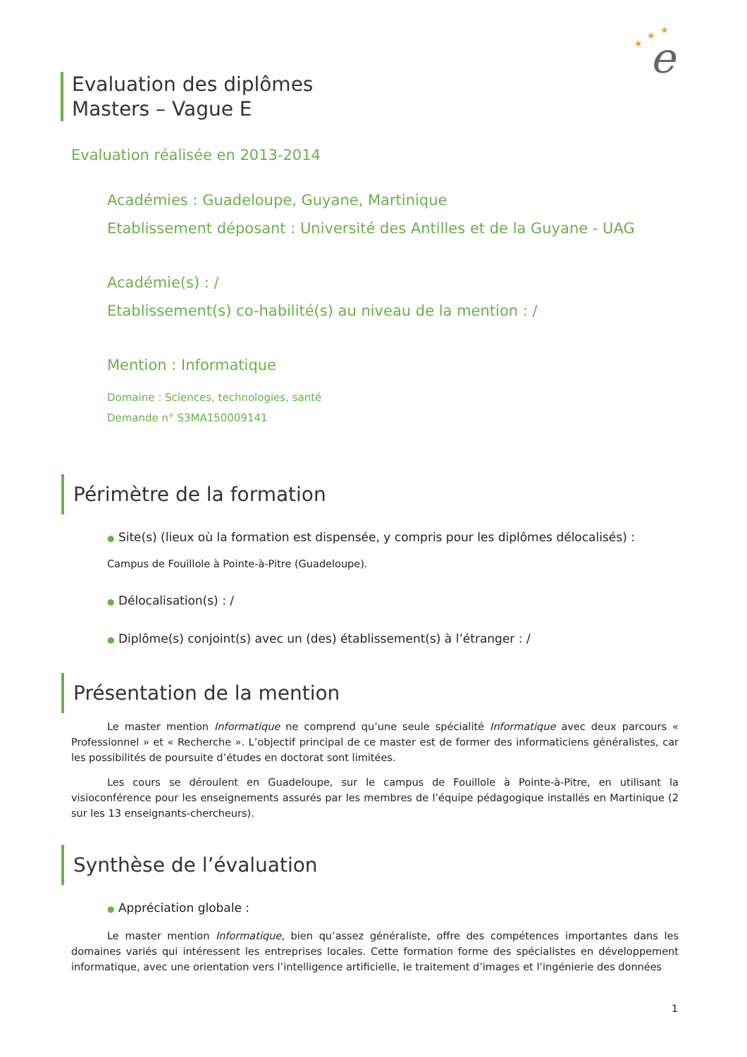e
★
★
★
Evaluation des diplômes
Masters – Vague E
Evaluation réalisée en 2013-2014
Académies : Guadeloupe, Guyane, Martinique
Etablissement déposant : Université des Antilles et de la Guyane - UAG
Académie(s) : /
Etablissement(s) co-habilité(s) au niveau de la mention : /
Mention : Informatique
Domaine : Sciences, technologies, santé
Demande n° S3MA150009141
Périmètre de la formation
● Site(s) (lieux où la formation est dispensée, y compris pour les diplômes délocalisés) :
Campus de Fouillole à Pointe-à-Pitre (Guadeloupe).
● Délocalisation(s) : /
● Diplôme(s) conjoint(s) avec un (des) établissement(s) à l’étranger : /
Présentation de la mention
Le master mention Informatique ne comprend qu’une seule spécialité Informatique avec deux parcours « Professionnel » et « Recherche ». L’objectif principal de ce master est de former des informaticiens généralistes, car les possibilités de poursuite d’études en doctorat sont limitées.
Les cours se déroulent en Guadeloupe, sur le campus de Fouillole à Pointe-à-Pitre, en utilisant la visioconférence pour les enseignements assurés par les membres de l’équipe pédagogique installés en Martinique (2 sur les 13 enseignants-chercheurs).
Synthèse de l’évaluation
● Appréciation globale :
Le master mention Informatique, bien qu’assez généraliste, offre des compétences importantes dans les domaines variés qui intéressent les entreprises locales. Cette formation forme des spécialistes en développement informatique, avec une orientation vers l’intelligence artificielle, le traitement d’images et l’ingénierie des données
1